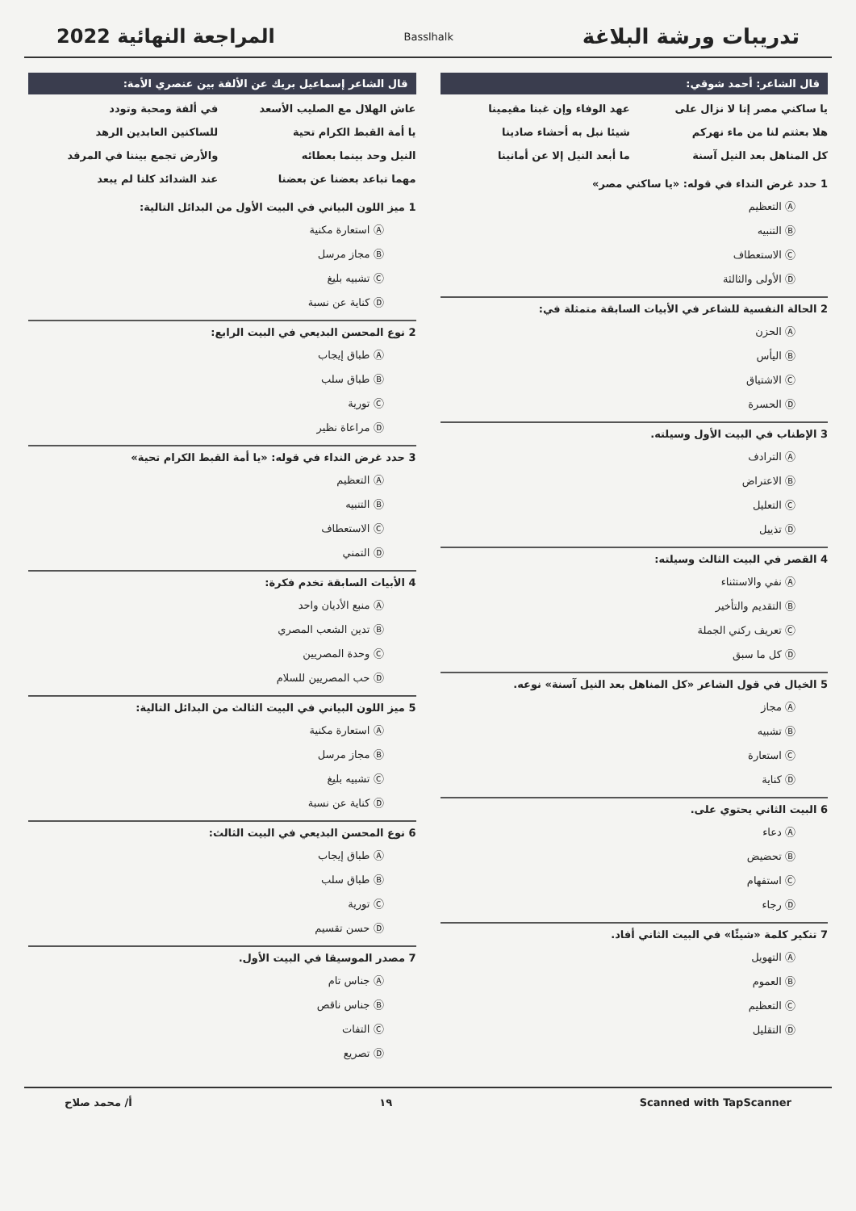تدريبات ورشة البلاغة
Basslhalk
المراجعة النهائية 2022
قال الشاعر: أحمد شوقي:
يا ساكني مصر إنا لا نزال على عهد الوفاء وإن غبنا مقيمينا هلا بعثتم لنا من ماء نهركم شيئا نبل به أحشاء صادينا كل المناهل بعد النيل آسنة ما أبعد النيل إلا عن أمانينا
1 حدد غرض النداء في قوله: «يا ساكني مصر»
Ⓐ التعظيم
Ⓑ التنبيه
Ⓒ الاستعطاف
Ⓓ الأولى والثالثة
2 الحالة النفسية للشاعر في الأبيات السابقة متمثلة في:
Ⓐ الحزن
Ⓑ اليأس
Ⓒ الاشتياق
Ⓓ الحسرة
3 الإطناب في البيت الأول وسيلته.
Ⓐ الترادف
Ⓑ الاعتراض
Ⓒ التعليل
Ⓓ تذييل
4 القصر في البيت الثالث وسيلته:
Ⓐ نفي والاستثناء
Ⓑ التقديم والتأخير
Ⓒ تعريف ركني الجملة
Ⓓ كل ما سبق
5 الخيال في قول الشاعر «كل المناهل بعد النيل آسنة» نوعه.
Ⓐ مجاز
Ⓑ تشبيه
Ⓒ استعارة
Ⓓ كناية
6 البيت الثاني يحتوي على.
Ⓐ دعاء
Ⓑ تحضيض
Ⓒ استفهام
Ⓓ رجاء
7 تنكير كلمة «شيئًا» في البيت الثاني أفاد.
Ⓐ التهويل
Ⓑ العموم
Ⓒ التعظيم
Ⓓ التقليل
قال الشاعر إسماعيل بريك عن الألفة بين عنصري الأمة:
عاش الهلال مع الصليب الأسعد في ألفة ومحبة وتودد يا أمة القبط الكرام تحية للساكنين العابدين الرهد النيل وحد بينما بعطائه والأرض تجمع بيننا في المرقد مهما تباعد بعضنا عن بعضنا عند الشدائد كلنا لم يبعد
1 ميز اللون البياني في البيت الأول من البدائل التالية:
Ⓐ استعارة مكنية
Ⓑ مجاز مرسل
Ⓒ تشبيه بليغ
Ⓓ كناية عن نسبة
2 نوع المحسن البديعي في البيت الرابع:
Ⓐ طباق إيجاب
Ⓑ طباق سلب
Ⓒ تورية
Ⓓ مراعاة نظير
3 حدد غرض النداء في قوله: «يا أمة القبط الكرام تحية»
Ⓐ التعظيم
Ⓑ التنبيه
Ⓒ الاستعطاف
Ⓓ التمني
4 الأبيات السابقة تخدم فكرة:
Ⓐ منبع الأديان واحد
Ⓑ تدين الشعب المصري
Ⓒ وحدة المصريين
Ⓓ حب المصريين للسلام
5 ميز اللون البياني في البيت الثالث من البدائل التالية:
Ⓐ استعارة مكنية
Ⓑ مجاز مرسل
Ⓒ تشبيه بليغ
Ⓓ كناية عن نسبة
6 نوع المحسن البديعي في البيت الثالث:
Ⓐ طباق إيجاب
Ⓑ طباق سلب
Ⓒ تورية
Ⓓ حسن تقسيم
7 مصدر الموسيقا في البيت الأول.
Ⓐ جناس تام
Ⓑ جناس ناقص
Ⓒ التفات
Ⓓ تصريع
Scanned with TapScanner ١٩ أ/ محمد صلاح